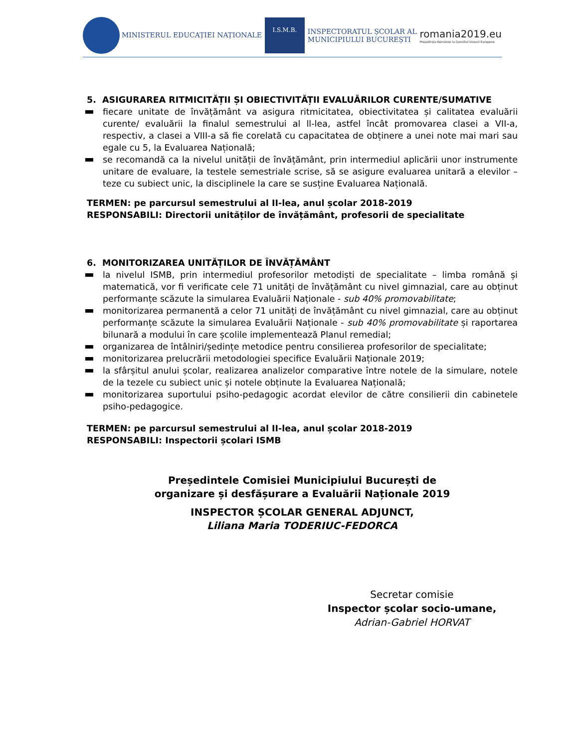MINISTERUL EDUCAȚIEI NAȚIONALE
I.S.M.B. INSPECTORATUL ȘCOLAR AL
MUNICIPIULUI BUCUREȘTI
romania2019.eu
Președinția României la Consiliul Uniunii Europene
5. ASIGURAREA RITMICITĂȚII ȘI OBIECTIVITĂȚII EVALUĂRILOR CURENTE/SUMATIVE
fiecare unitate de învățământ va asigura ritmicitatea, obiectivitatea și calitatea evaluării curente/ evaluării la finalul semestrului al ll-lea, astfel încât promovarea clasei a VII-a, respectiv, a clasei a VIII-a să fie corelată cu capacitatea de obținere a unei note mai mari sau egale cu 5, la Evaluarea Națională;
se recomandă ca la nivelul unității de învățământ, prin intermediul aplicării unor instrumente unitare de evaluare, la testele semestriale scrise, să se asigure evaluarea unitară a elevilor – teze cu subiect unic, la disciplinele la care se susține Evaluarea Națională.
TERMEN: pe parcursul semestrului al II-lea, anul școlar 2018-2019
RESPONSABILI: Directorii unităților de învățământ, profesorii de specialitate
6. MONITORIZAREA UNITĂȚILOR DE ÎNVĂȚĂMÂNT
la nivelul ISMB, prin intermediul profesorilor metodiști de specialitate – limba română și matematică, vor fi verificate cele 71 unități de învățământ cu nivel gimnazial, care au obținut performanțe scăzute la simularea Evaluării Naționale - sub 40% promovabilitate;
monitorizarea permanentă a celor 71 unități de învățământ cu nivel gimnazial, care au obținut performanțe scăzute la simularea Evaluării Naționale - sub 40% promovabilitate și raportarea bilunară a modului în care școlile implementează Planul remedial;
organizarea de întâlniri/ședințe metodice pentru consilierea profesorilor de specialitate;
monitorizarea prelucrării metodologiei specifice Evaluării Naționale 2019;
la sfârșitul anului școlar, realizarea analizelor comparative între notele de la simulare, notele de la tezele cu subiect unic și notele obținute la Evaluarea Națională;
monitorizarea suportului psiho-pedagogic acordat elevilor de către consilierii din cabinetele psiho-pedagogice.
TERMEN: pe parcursul semestrului al II-lea, anul școlar 2018-2019
RESPONSABILI: Inspectorii școlari ISMB
Președintele Comisiei Municipiului București de
organizare și desfășurare a Evaluării Naționale 2019
INSPECTOR ȘCOLAR GENERAL ADJUNCT,
Liliana Maria TODERIUC-FEDORCA
Secretar comisie
Inspector școlar socio-umane,
Adrian-Gabriel HORVAT